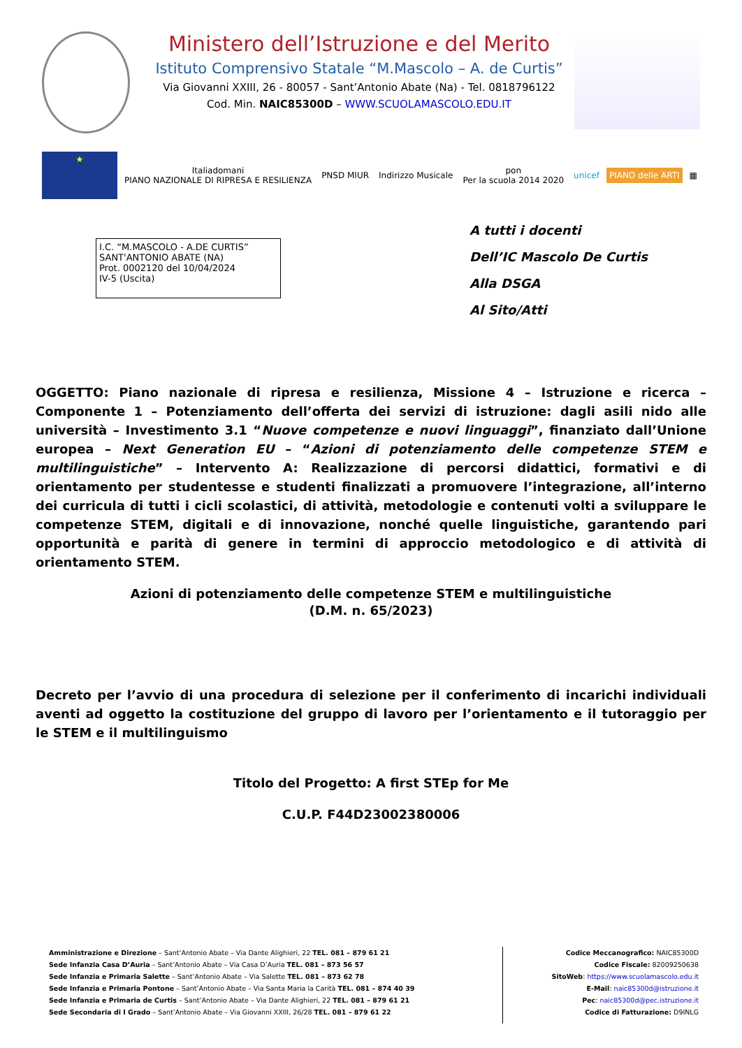Ministero dell’Istruzione e del Merito
Istituto Comprensivo Statale “M.Mascolo – A. de Curtis”
Via Giovanni XXIII, 26 - 80057 - Sant’Antonio Abate (Na) - Tel. 0818796122
Cod. Min. NAIC85300D – WWW.SCUOLAMASCOLO.EDU.IT
★
Italiadomani
PIANO NAZIONALE DI RIPRESA E RESILIENZA
PNSD MIUR Indirizzo Musicale
pon
Per la scuola 2014 2020
unicef PIANO delle ARTI ▦
I.C. “M.MASCOLO - A.DE CURTIS”
SANT'ANTONIO ABATE (NA)
Prot. 0002120 del 10/04/2024
IV-5 (Uscita)
A tutti i docenti
Dell’IC Mascolo De Curtis
Alla DSGA
Al Sito/Atti
OGGETTO: Piano nazionale di ripresa e resilienza, Missione 4 – Istruzione e ricerca – Componente 1 – Potenziamento dell’offerta dei servizi di istruzione: dagli asili nido alle università – Investimento 3.1 “Nuove competenze e nuovi linguaggi”, finanziato dall’Unione europea – Next Generation EU – “Azioni di potenziamento delle competenze STEM e multilinguistiche” – Intervento A: Realizzazione di percorsi didattici, formativi e di orientamento per studentesse e studenti finalizzati a promuovere l’integrazione, all’interno dei curricula di tutti i cicli scolastici, di attività, metodologie e contenuti volti a sviluppare le competenze STEM, digitali e di innovazione, nonché quelle linguistiche, garantendo pari opportunità e parità di genere in termini di approccio metodologico e di attività di orientamento STEM.
Azioni di potenziamento delle competenze STEM e multilinguistiche
(D.M. n. 65/2023)
Decreto per l’avvio di una procedura di selezione per il conferimento di incarichi individuali aventi ad oggetto la costituzione del gruppo di lavoro per l’orientamento e il tutoraggio per le STEM e il multilinguismo
Titolo del Progetto: A first STEp for Me
C.U.P. F44D23002380006
Amministrazione e Direzione – Sant’Antonio Abate – Via Dante Alighieri, 22 TEL. 081 – 879 61 21
Sede Infanzia Casa D’Auria – Sant’Antonio Abate – Via Casa D’Auria TEL. 081 – 873 56 57
Sede Infanzia e Primaria Salette – Sant’Antonio Abate – Via Salette TEL. 081 – 873 62 78
Sede Infanzia e Primaria Pontone – Sant’Antonio Abate – Via Santa Maria la Carità TEL. 081 – 874 40 39
Sede Infanzia e Primaria de Curtis – Sant’Antonio Abate – Via Dante Alighieri, 22 TEL. 081 – 879 61 21
Sede Secondaria di I Grado – Sant’Antonio Abate – Via Giovanni XXIII, 26/28 TEL. 081 – 879 61 22
Codice Meccanografico: NAIC85300D
Codice Fiscale: 82009250638
SitoWeb: https://www.scuolamascolo.edu.it
E-Mail: naic85300d@istruzione.it
Pec: naic85300d@pec.istruzione.it
Codice di Fatturazione: D9INLG